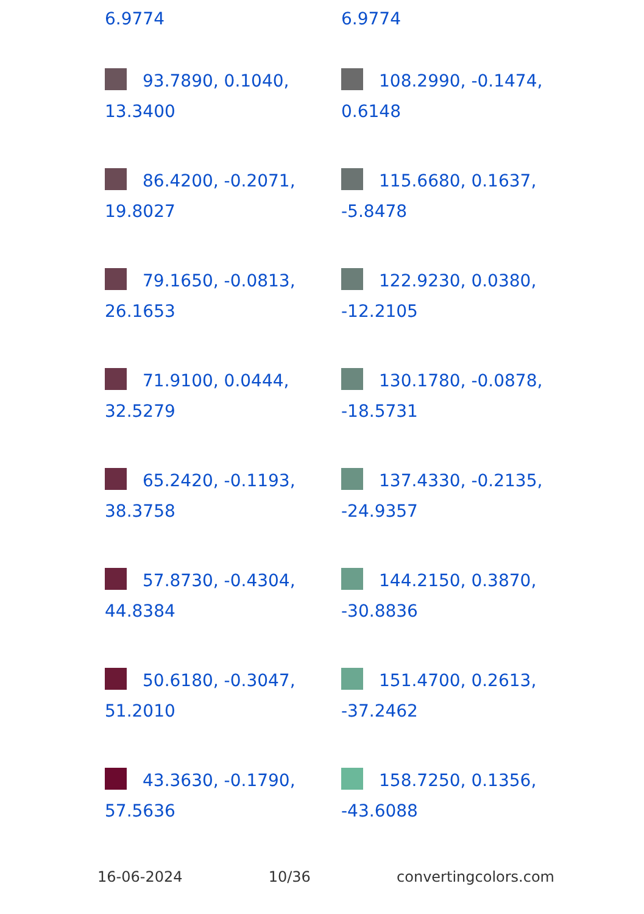6.9774 6.9774
93.7890, 0.1040, 13.3400
108.2990, -0.1474, 0.6148
86.4200, -0.2071, 19.8027
115.6680, 0.1637, -5.8478
79.1650, -0.0813, 26.1653
122.9230, 0.0380, -12.2105
71.9100, 0.0444, 32.5279
130.1780, -0.0878, -18.5731
65.2420, -0.1193, 38.3758
137.4330, -0.2135, -24.9357
57.8730, -0.4304, 44.8384
144.2150, 0.3870, -30.8836
50.6180, -0.3047, 51.2010
151.4700, 0.2613, -37.2462
43.3630, -0.1790, 57.5636
158.7250, 0.1356, -43.6088
16-06-2024 10/36 convertingcolors.com